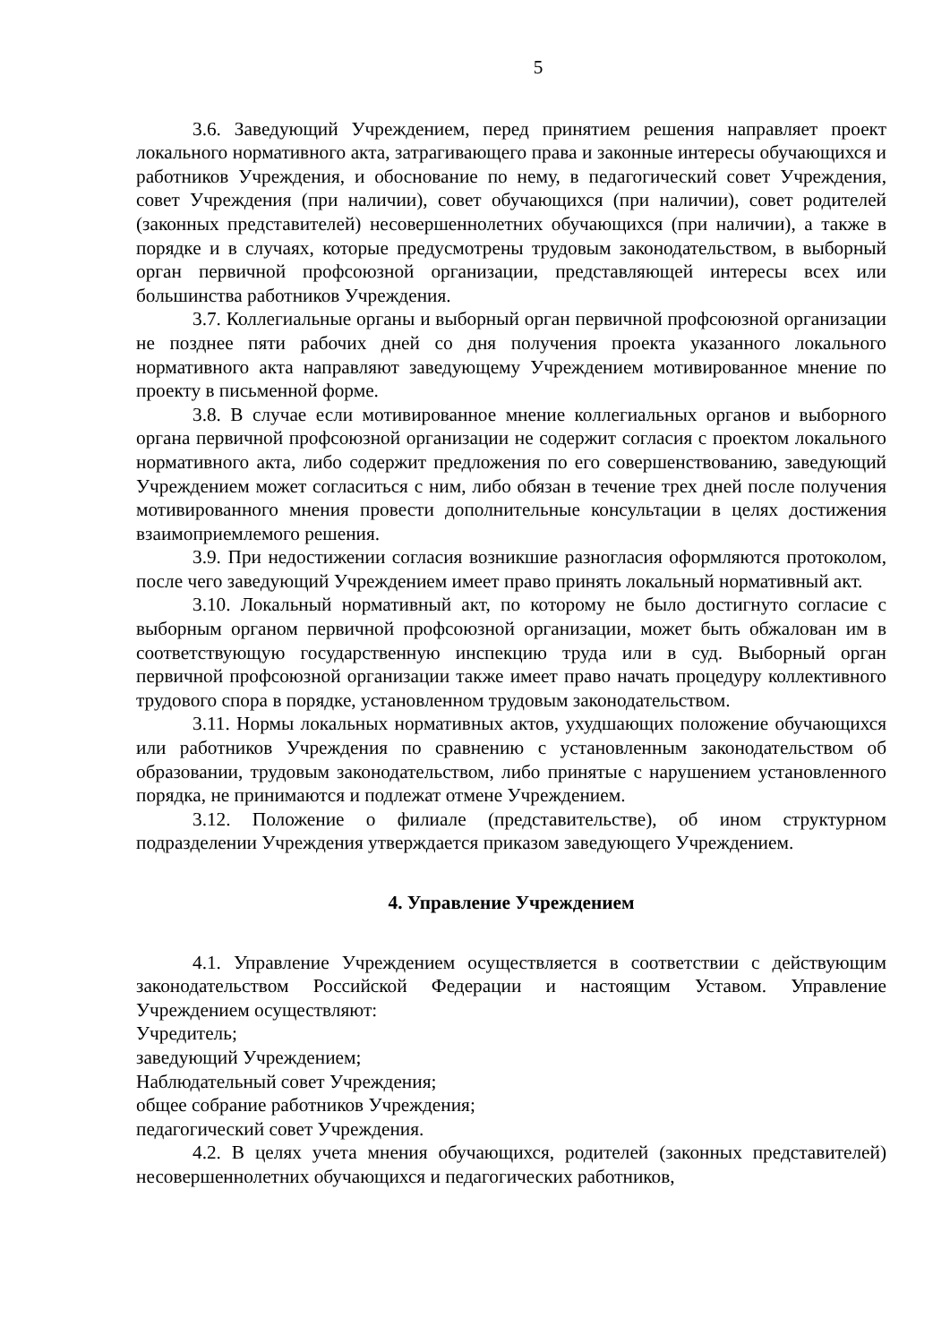5
3.6. Заведующий Учреждением, перед принятием решения направляет проект локального нормативного акта, затрагивающего права и законные интересы обучающихся и работников Учреждения, и обоснование по нему, в педагогический совет Учреждения, совет Учреждения (при наличии), совет обучающихся (при наличии), совет родителей (законных представителей) несовершеннолетних обучающихся (при наличии), а также в порядке и в случаях, которые предусмотрены трудовым законодательством, в выборный орган первичной профсоюзной организации, представляющей интересы всех или большинства работников Учреждения.
3.7. Коллегиальные органы и выборный орган первичной профсоюзной организации не позднее пяти рабочих дней со дня получения проекта указанного локального нормативного акта направляют заведующему Учреждением мотивированное мнение по проекту в письменной форме.
3.8. В случае если мотивированное мнение коллегиальных органов и выборного органа первичной профсоюзной организации не содержит согласия с проектом локального нормативного акта, либо содержит предложения по его совершенствованию, заведующий Учреждением может согласиться с ним, либо обязан в течение трех дней после получения мотивированного мнения провести дополнительные консультации в целях достижения взаимоприемлемого решения.
3.9. При недостижении согласия возникшие разногласия оформляются протоколом, после чего заведующий Учреждением имеет право принять локальный нормативный акт.
3.10. Локальный нормативный акт, по которому не было достигнуто согласие с выборным органом первичной профсоюзной организации, может быть обжалован им в соответствующую государственную инспекцию труда или в суд. Выборный орган первичной профсоюзной организации также имеет право начать процедуру коллективного трудового спора в порядке, установленном трудовым законодательством.
3.11. Нормы локальных нормативных актов, ухудшающих положение обучающихся или работников Учреждения по сравнению с установленным законодательством об образовании, трудовым законодательством, либо принятые с нарушением установленного порядка, не принимаются и подлежат отмене Учреждением.
3.12. Положение о филиале (представительстве), об ином структурном подразделении Учреждения утверждается приказом заведующего Учреждением.
4. Управление Учреждением
4.1. Управление Учреждением осуществляется в соответствии с действующим законодательством Российской Федерации и настоящим Уставом. Управление Учреждением осуществляют:
Учредитель;
заведующий Учреждением;
Наблюдательный совет Учреждения;
общее собрание работников Учреждения;
педагогический совет Учреждения.
4.2. В целях учета мнения обучающихся, родителей (законных представителей) несовершеннолетних обучающихся и педагогических работников,